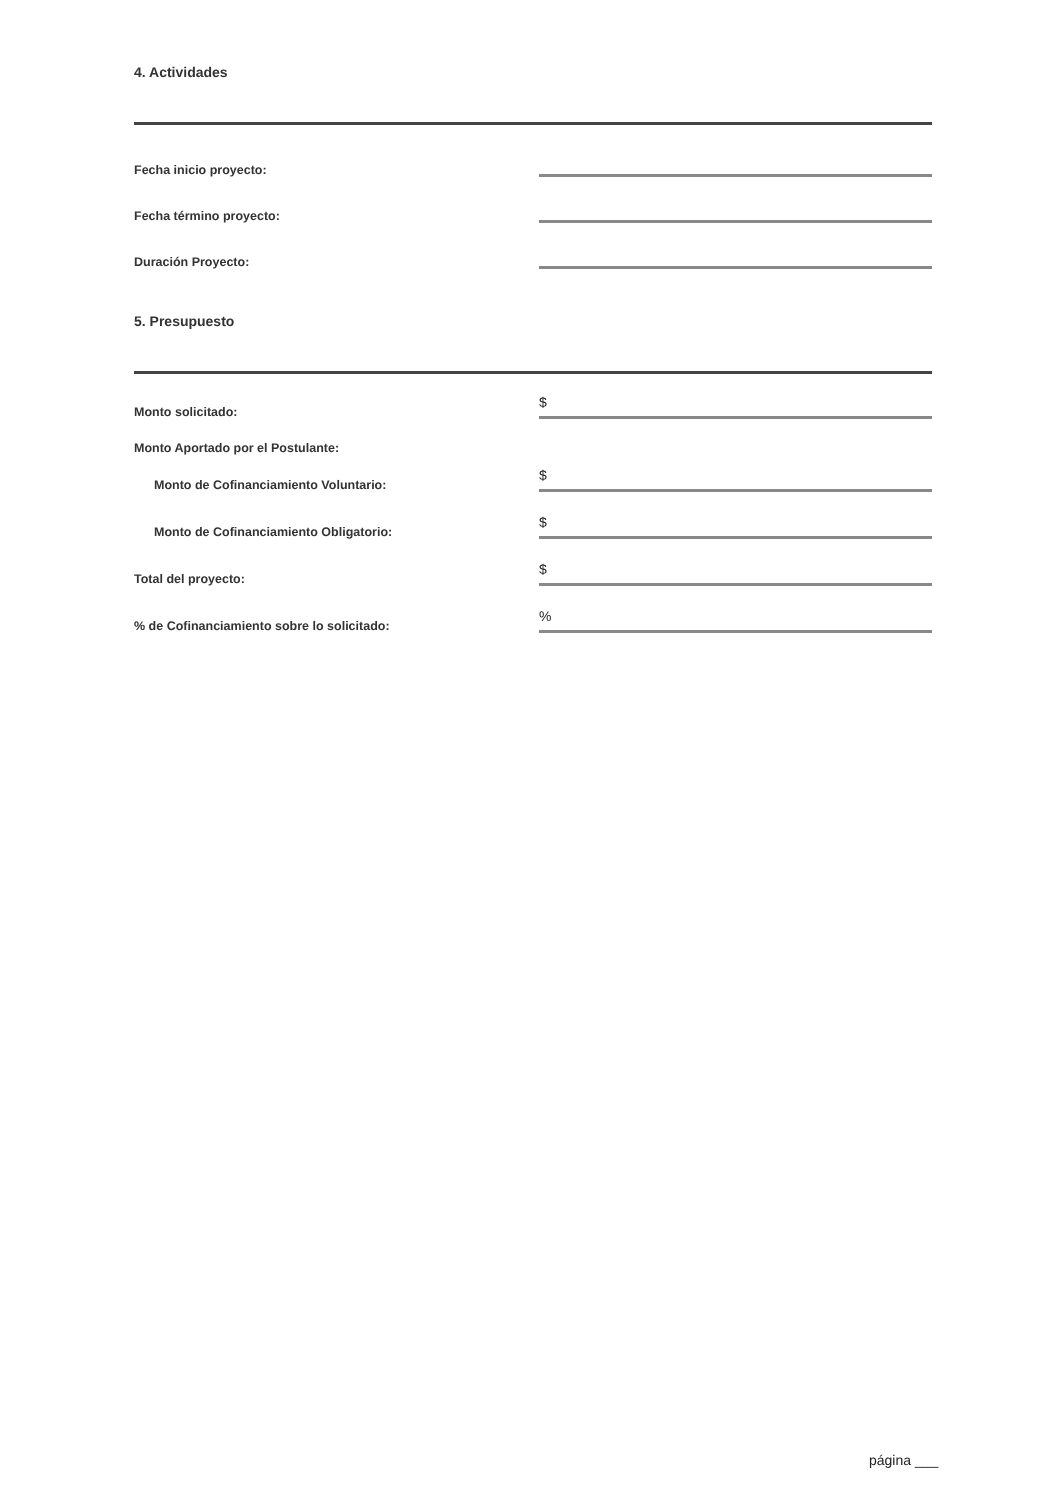4. Actividades
Fecha inicio proyecto:
Fecha término proyecto:
Duración Proyecto:
5. Presupuesto
Monto solicitado:
$
Monto Aportado por el Postulante:
Monto de Cofinanciamiento Voluntario:
$
Monto de Cofinanciamiento Obligatorio:
$
Total del proyecto:
$
% de Cofinanciamiento sobre lo solicitado:
%
página ___